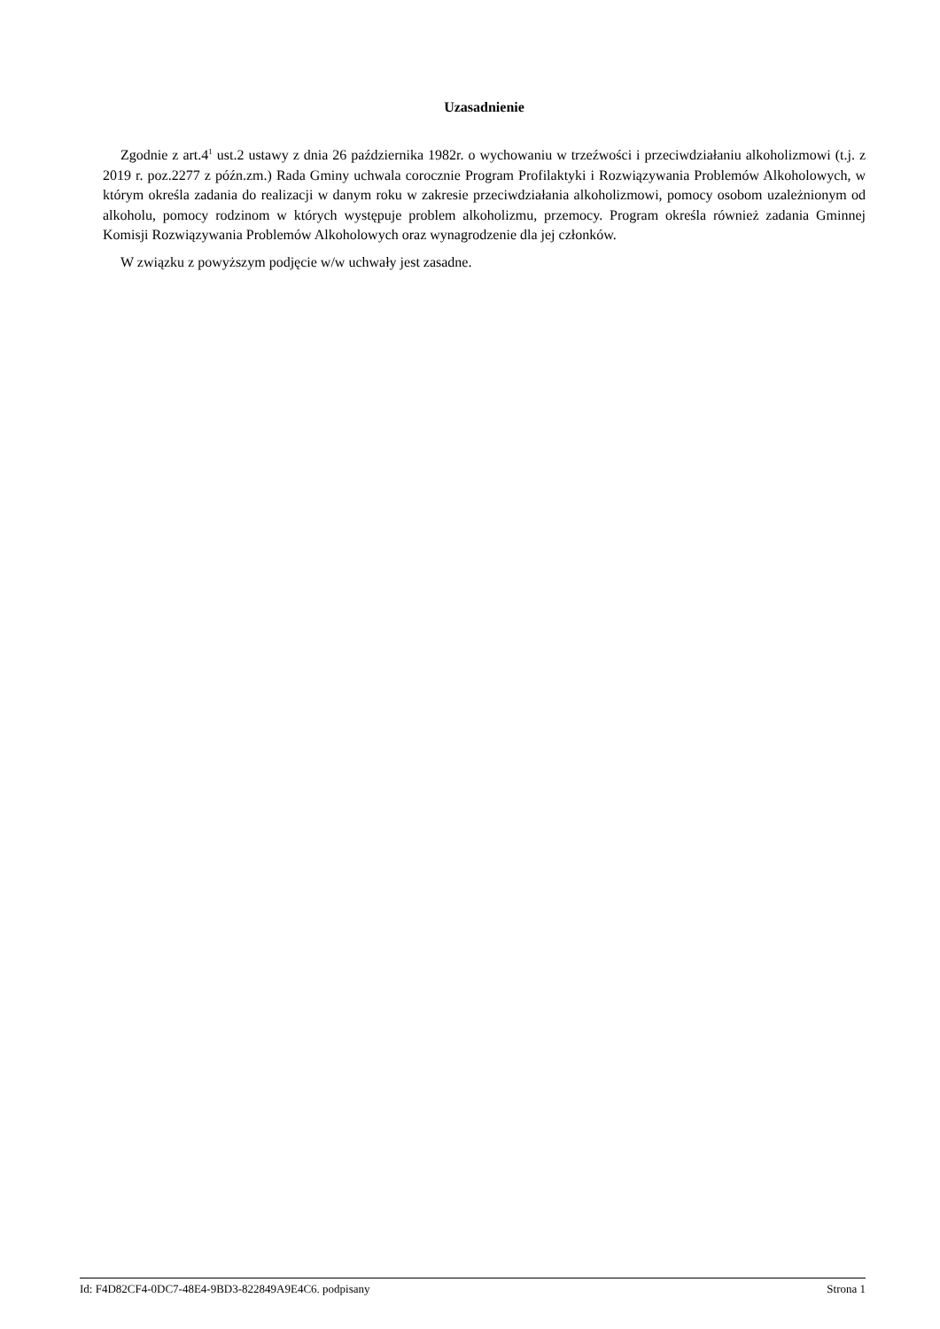Uzasadnienie
Zgodnie z art.4<sup>1</sup> ust.2 ustawy z dnia 26 października 1982r. o wychowaniu w trzeźwości i przeciwdziałaniu alkoholizmowi (t.j. z 2019 r. poz.2277 z późn.zm.) Rada Gminy uchwala corocznie Program Profilaktyki i Rozwiązywania Problemów Alkoholowych, w którym określa zadania do realizacji w danym roku w zakresie przeciwdziałania alkoholizmowi, pomocy osobom uzależnionym od alkoholu, pomocy rodzinom w których występuje problem alkoholizmu, przemocy. Program określa również zadania Gminnej Komisji Rozwiązywania Problemów Alkoholowych oraz wynagrodzenie dla jej członków.
W związku z powyższym podjęcie w/w uchwały jest zasadne.
Id: F4D82CF4-0DC7-48E4-9BD3-822849A9E4C6. podpisany Strona 1